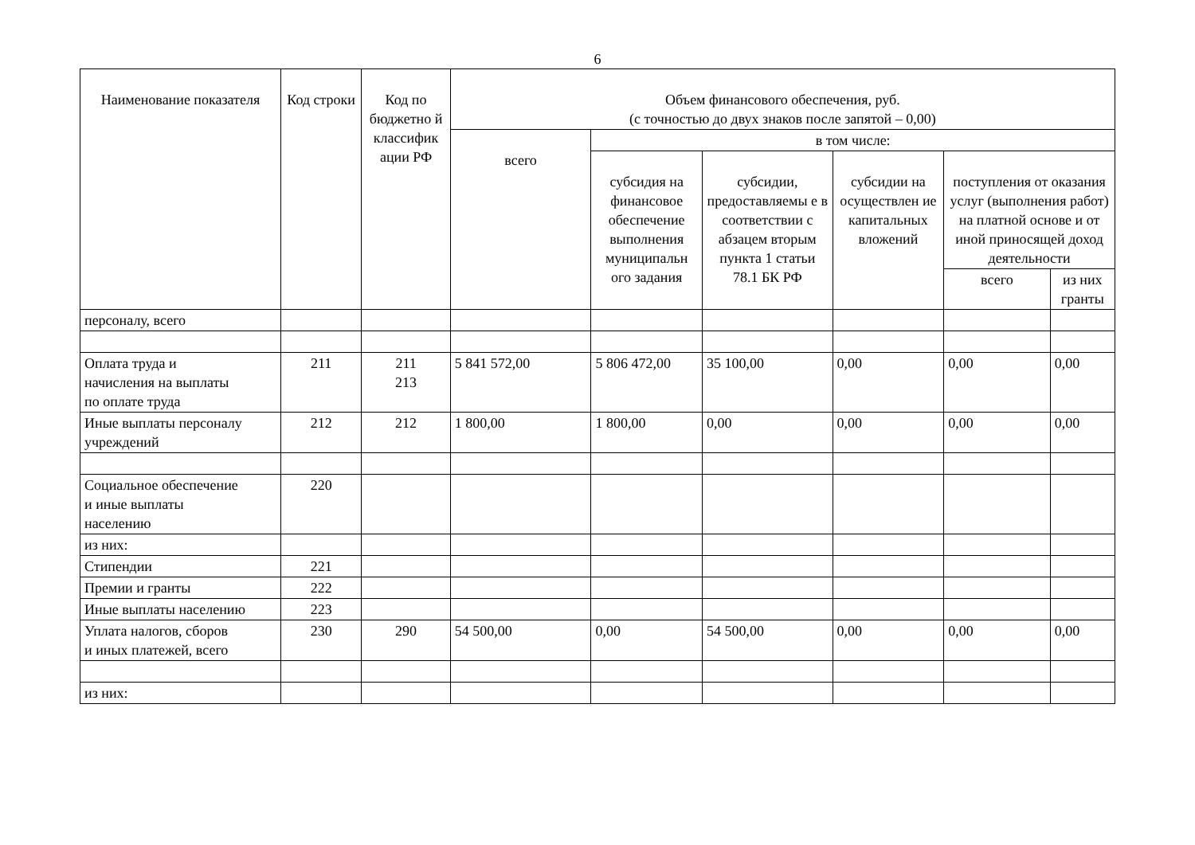6
| Наименование показателя | Код строки | Код по бюджетно й классифик ации РФ | Объем финансового обеспечения, руб. (с точностью до двух знаков после запятой – 0,00) | | | | | |
| --- | --- | --- | --- | --- | --- | --- | --- | --- |
| | | | всего | в том числе: | | | | |
| | | | | субсидия на финансовое обеспечение выполнения муниципальн ого задания | субсидии, предоставляемы е в соответствии с абзацем вторым пункта 1 статьи 78.1 БК РФ | субсидии на осуществлен ие капитальных вложений | поступления от оказания услуг (выполнения работ) на платной основе и от иной приносящей доход деятельности | |
| | | | | | | | всего | из них гранты |
| персоналу, всего | | | | | | | | |
| Оплата труда и начисления на выплаты по оплате труда | 211 | 211 213 | 5 841 572,00 | 5 806 472,00 | 35 100,00 | 0,00 | 0,00 | 0,00 |
| Иные выплаты персоналу учреждений | 212 | 212 | 1 800,00 | 1 800,00 | 0,00 | 0,00 | 0,00 | 0,00 |
| Социальное обеспечение и иные выплаты населению | 220 | | | | | | | |
| из них: | | | | | | | | |
| Стипендии | 221 | | | | | | | |
| Премии и гранты | 222 | | | | | | | |
| Иные выплаты населению | 223 | | | | | | | |
| Уплата налогов, сборов и иных платежей, всего | 230 | 290 | 54 500,00 | 0,00 | 54 500,00 | 0,00 | 0,00 | 0,00 |
| из них: | | | | | | | | |